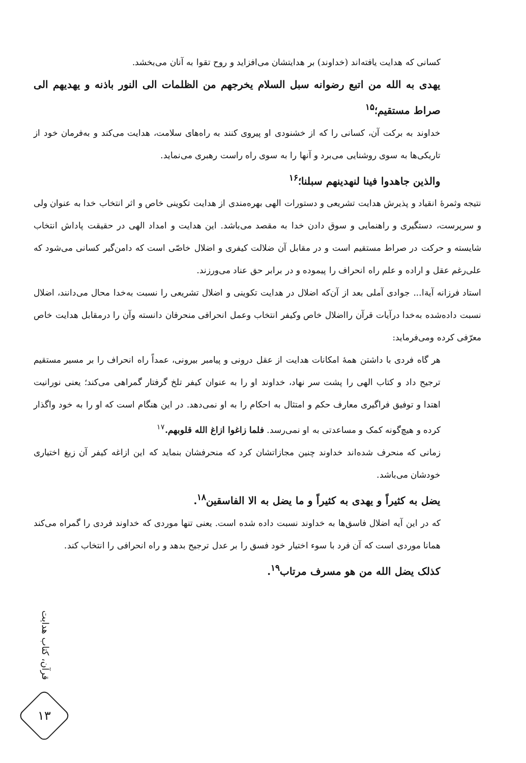کسانی که هدایت یافته‌اند (خداوند) بر هدایتشان می‌افزاید و روح تقوا به آنان می‌بخشد.
یهدی به الله من اتبع رضوانه سبل السلام یخرجهم من الظلمات الی النور باذنه و یهدیهم الی صراط مستقیم؛<sup>۱۵</sup>
خداوند به برکت آن، کسانی را که از خشنودی او پیروی کنند به راه‌های سلامت، هدایت می‌کند و به‌فرمان خود از تاریکی‌ها به سوی روشنایی می‌برد و آنها را به سوی راه راست رهبری می‌نماید.
والذین جاهدوا فینا لنهدینهم سبلنا؛<sup>۱۶</sup>
نتیجه وثمرهٔ انقیاد و پذیرش هدایت تشریعی و دستورات الهی بهره‌مندی از هدایت تکوینی خاص و اثر انتخاب خدا به عنوان ولی و سرپرست، دستگیری و راهنمایی و سوق دادن خدا به مقصد می‌باشد. این هدایت و امداد الهی در حقیقت پاداش انتخاب شایسته و حرکت در صراط مستقیم است و در مقابل آن ضلالت کیفری و اضلال خاصّی است که دامن‌گیر کسانی می‌شود که علی‌رغم عقل و اراده و علم راه انحراف را پیموده و در برابر حق عناد می‌ورزند.
استاد فرزانه آیةا... جوادی آملی بعد از آن‌که اضلال در هدایت تکوینی و اضلال تشریعی را نسبت به‌خدا محال می‌دانند، اضلال نسبت داده‌شده به‌خدا درآیات قرآن رااضلال خاص وکیفر انتخاب وعمل انحرافی منحرفان دانسته وآن را درمقابل هدایت خاص معرّفی کرده ومی‌فرماید:
هر گاه فردی با داشتن همهٔ امکانات هدایت از عقل درونی و پیامبر بیرونی، عمداً راه انحراف را بر مسیر مستقیم ترجیح داد و کتاب الهی را پشت سر نهاد، خداوند او را به عنوان کیفر تلخ گرفتار گمراهی می‌کند؛ یعنی نورانیت اهتدا و توفیق فراگیری معارف حکم و امتثال به احکام را به او نمی‌دهد. در این هنگام است که او را به خود واگذار کرده و هیچ‌گونه کمک و مساعدتی به او نمی‌رسد. فلما زاغوا ازاغ الله قلوبهم.<sup>۱۷</sup>
زمانی که منحرف شده‌اند خداوند چنین مجازاتشان کرد که منحرفشان بنماید که این ازاغه کیفر آن زیغ اختیاری خودشان می‌باشد.
یضل به کثیراً و یهدی به کثیراً و ما یضل به الا الفاسقین<sup>۱۸</sup>.
که در این آیه اضلال فاسق‌ها به خداوند نسبت داده شده است. یعنی تنها موردی که خداوند فردی را گمراه می‌کند همانا موردی است که آن فرد با سوء اختیار خود فسق را بر عدل ترجیح بدهد و راه انحرافی را انتخاب کند.
کذلک یضل الله من هو مسرف مرتاب<sup>۱۹</sup>.
قرآن، کتاب هدایت
۱۳